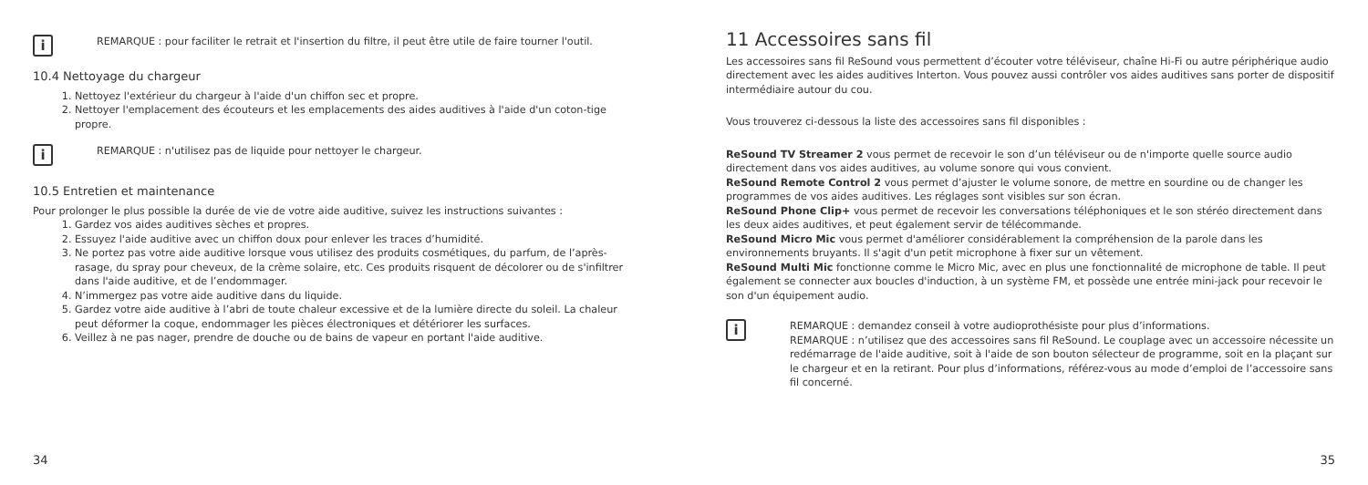i
REMARQUE : pour faciliter le retrait et l'insertion du filtre, il peut être utile de faire tourner l'outil.
10.4 Nettoyage du chargeur
1. Nettoyez l'extérieur du chargeur à l'aide d'un chiffon sec et propre.
2. Nettoyer l'emplacement des écouteurs et les emplacements des aides auditives à l'aide d'un coton-tige propre.
i
REMARQUE : n'utilisez pas de liquide pour nettoyer le chargeur.
10.5 Entretien et maintenance
Pour prolonger le plus possible la durée de vie de votre aide auditive, suivez les instructions suivantes :
1. Gardez vos aides auditives sèches et propres.
2. Essuyez l'aide auditive avec un chiffon doux pour enlever les traces d’humidité.
3. Ne portez pas votre aide auditive lorsque vous utilisez des produits cosmétiques, du parfum, de l’après-rasage, du spray pour cheveux, de la crème solaire, etc. Ces produits risquent de décolorer ou de s'infiltrer dans l'aide auditive, et de l’endommager.
4. N’immergez pas votre aide auditive dans du liquide.
5. Gardez votre aide auditive à l’abri de toute chaleur excessive et de la lumière directe du soleil. La chaleur peut déformer la coque, endommager les pièces électroniques et détériorer les surfaces.
6. Veillez à ne pas nager, prendre de douche ou de bains de vapeur en portant l'aide auditive.
34
11 Accessoires sans fil
Les accessoires sans fil ReSound vous permettent d’écouter votre téléviseur, chaîne Hi-Fi ou autre périphérique audio directement avec les aides auditives Interton. Vous pouvez aussi contrôler vos aides auditives sans porter de dispositif intermédiaire autour du cou.
Vous trouverez ci-dessous la liste des accessoires sans fil disponibles :
ReSound TV Streamer 2 vous permet de recevoir le son d’un téléviseur ou de n'importe quelle source audio directement dans vos aides auditives, au volume sonore qui vous convient.
ReSound Remote Control 2 vous permet d’ajuster le volume sonore, de mettre en sourdine ou de changer les programmes de vos aides auditives. Les réglages sont visibles sur son écran.
ReSound Phone Clip+ vous permet de recevoir les conversations téléphoniques et le son stéréo directement dans les deux aides auditives, et peut également servir de télécommande.
ReSound Micro Mic vous permet d'améliorer considérablement la compréhension de la parole dans les environnements bruyants. Il s'agit d'un petit microphone à fixer sur un vêtement.
ReSound Multi Mic fonctionne comme le Micro Mic, avec en plus une fonctionnalité de microphone de table. Il peut également se connecter aux boucles d'induction, à un système FM, et possède une entrée mini-jack pour recevoir le son d'un équipement audio.
i
REMARQUE : demandez conseil à votre audioprothésiste pour plus d’informations.
REMARQUE : n’utilisez que des accessoires sans fil ReSound. Le couplage avec un accessoire nécessite un redémarrage de l'aide auditive, soit à l'aide de son bouton sélecteur de programme, soit en la plaçant sur le chargeur et en la retirant. Pour plus d’informations, référez-vous au mode d’emploi de l’accessoire sans fil concerné.
35